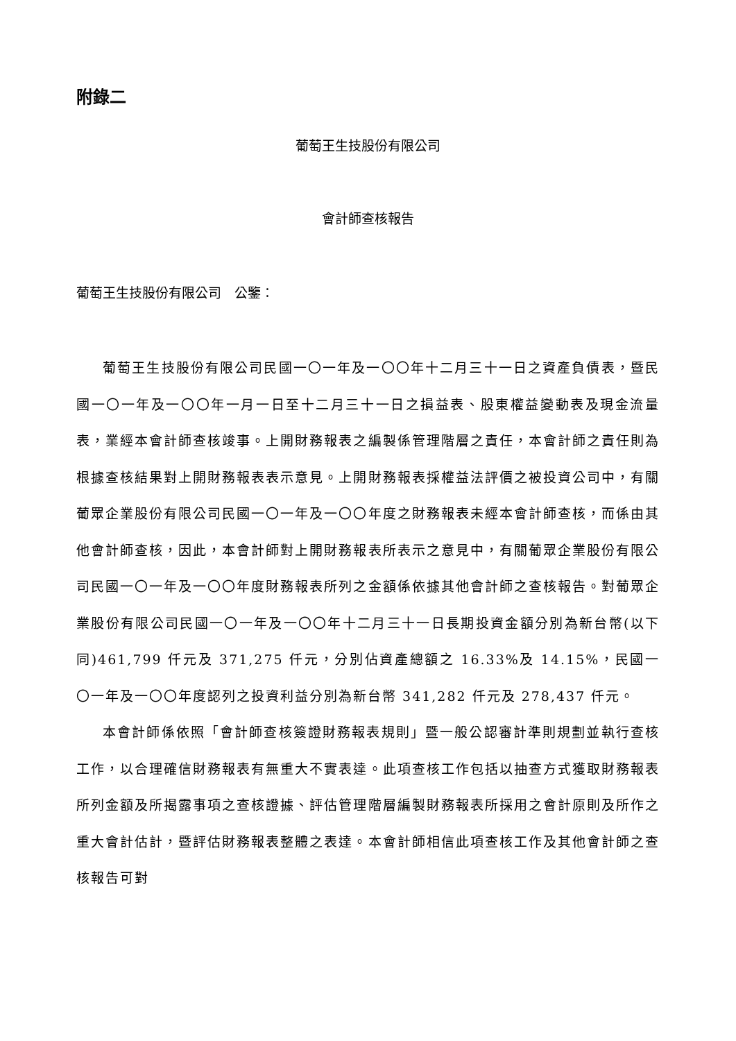附錄二
葡萄王生技股份有限公司
會計師查核報告
葡萄王生技股份有限公司　公鑒：
葡萄王生技股份有限公司民國一〇一年及一〇〇年十二月三十一日之資產負債表，暨民國一〇一年及一〇〇年一月一日至十二月三十一日之損益表、股東權益變動表及現金流量表，業經本會計師查核竣事。上開財務報表之編製係管理階層之責任，本會計師之責任則為根據查核結果對上開財務報表表示意見。上開財務報表採權益法評價之被投資公司中，有關葡眾企業股份有限公司民國一〇一年及一〇〇年度之財務報表未經本會計師查核，而係由其他會計師查核，因此，本會計師對上開財務報表所表示之意見中，有關葡眾企業股份有限公司民國一〇一年及一〇〇年度財務報表所列之金額係依據其他會計師之查核報告。對葡眾企業股份有限公司民國一〇一年及一〇〇年十二月三十一日長期投資金額分別為新台幣(以下同)461,799 仟元及 371,275 仟元，分別佔資產總額之 16.33%及 14.15%，民國一〇一年及一〇〇年度認列之投資利益分別為新台幣 341,282 仟元及 278,437 仟元。
本會計師係依照「會計師查核簽證財務報表規則」暨一般公認審計準則規劃並執行查核工作，以合理確信財務報表有無重大不實表達。此項查核工作包括以抽查方式獲取財務報表所列金額及所揭露事項之查核證據、評估管理階層編製財務報表所採用之會計原則及所作之重大會計估計，暨評估財務報表整體之表達。本會計師相信此項查核工作及其他會計師之查核報告可對